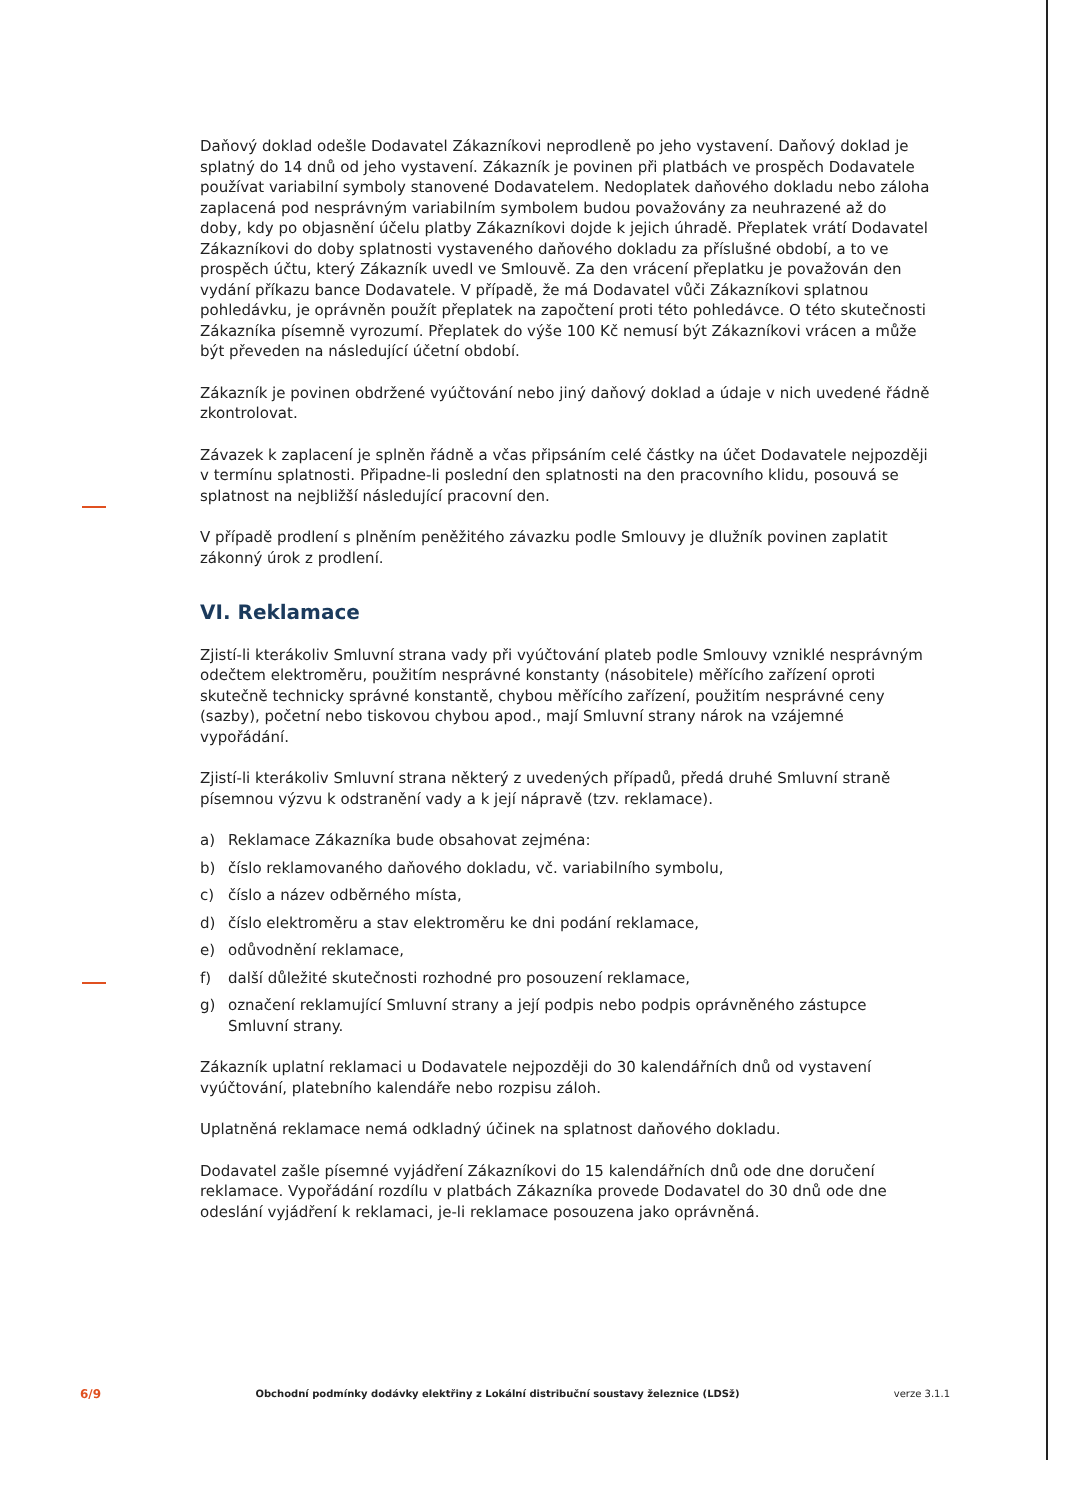Daňový doklad odešle Dodavatel Zákazníkovi neprodleně po jeho vystavení. Daňový doklad je splatný do 14 dnů od jeho vystavení. Zákazník je povinen při platbách ve prospěch Dodavatele používat variabilní symboly stanovené Dodavatelem. Nedoplatek daňového dokladu nebo záloha zaplacená pod nesprávným variabilním symbolem budou považovány za neuhrazené až do doby, kdy po objasnění účelu platby Zákazníkovi dojde k jejich úhradě. Přeplatek vrátí Dodavatel Zákazníkovi do doby splatnosti vystaveného daňového dokladu za příslušné období, a to ve prospěch účtu, který Zákazník uvedl ve Smlouvě. Za den vrácení přeplatku je považován den vydání příkazu bance Dodavatele. V případě, že má Dodavatel vůči Zákazníkovi splatnou pohledávku, je oprávněn použít přeplatek na započtení proti této pohledávce. O této skutečnosti Zákazníka písemně vyrozumí. Přeplatek do výše 100 Kč nemusí být Zákazníkovi vrácen a může být převeden na následující účetní období.
Zákazník je povinen obdržené vyúčtování nebo jiný daňový doklad a údaje v nich uvedené řádně zkontrolovat.
Závazek k zaplacení je splněn řádně a včas připsáním celé částky na účet Dodavatele nejpozději v termínu splatnosti. Připadne-li poslední den splatnosti na den pracovního klidu, posouvá se splatnost na nejbližší následující pracovní den.
V případě prodlení s plněním peněžitého závazku podle Smlouvy je dlužník povinen zaplatit zákonný úrok z prodlení.
VI. Reklamace
Zjistí-li kterákoliv Smluvní strana vady při vyúčtování plateb podle Smlouvy vzniklé nesprávným odečtem elektroměru, použitím nesprávné konstanty (násobitele) měřícího zařízení oproti skutečně technicky správné konstantě, chybou měřícího zařízení, použitím nesprávné ceny (sazby), početní nebo tiskovou chybou apod., mají Smluvní strany nárok na vzájemné vypořádání.
Zjistí-li kterákoliv Smluvní strana některý z uvedených případů, předá druhé Smluvní straně písemnou výzvu k odstranění vady a k její nápravě (tzv. reklamace).
a) Reklamace Zákazníka bude obsahovat zejména:
b) číslo reklamovaného daňového dokladu, vč. variabilního symbolu,
c) číslo a název odběrného místa,
d) číslo elektroměru a stav elektroměru ke dni podání reklamace,
e) odůvodnění reklamace,
f) další důležité skutečnosti rozhodné pro posouzení reklamace,
g) označení reklamující Smluvní strany a její podpis nebo podpis oprávněného zástupce Smluvní strany.
Zákazník uplatní reklamaci u Dodavatele nejpozději do 30 kalendářních dnů od vystavení vyúčtování, platebního kalendáře nebo rozpisu záloh.
Uplatněná reklamace nemá odkladný účinek na splatnost daňového dokladu.
Dodavatel zašle písemné vyjádření Zákazníkovi do 15 kalendářních dnů ode dne doručení reklamace. Vypořádání rozdílu v platbách Zákazníka provede Dodavatel do 30 dnů ode dne odeslání vyjádření k reklamaci, je-li reklamace posouzena jako oprávněná.
6/9 Obchodní podmínky dodávky elektřiny z Lokální distribuční soustavy železnice (LDSž) verze 3.1.1